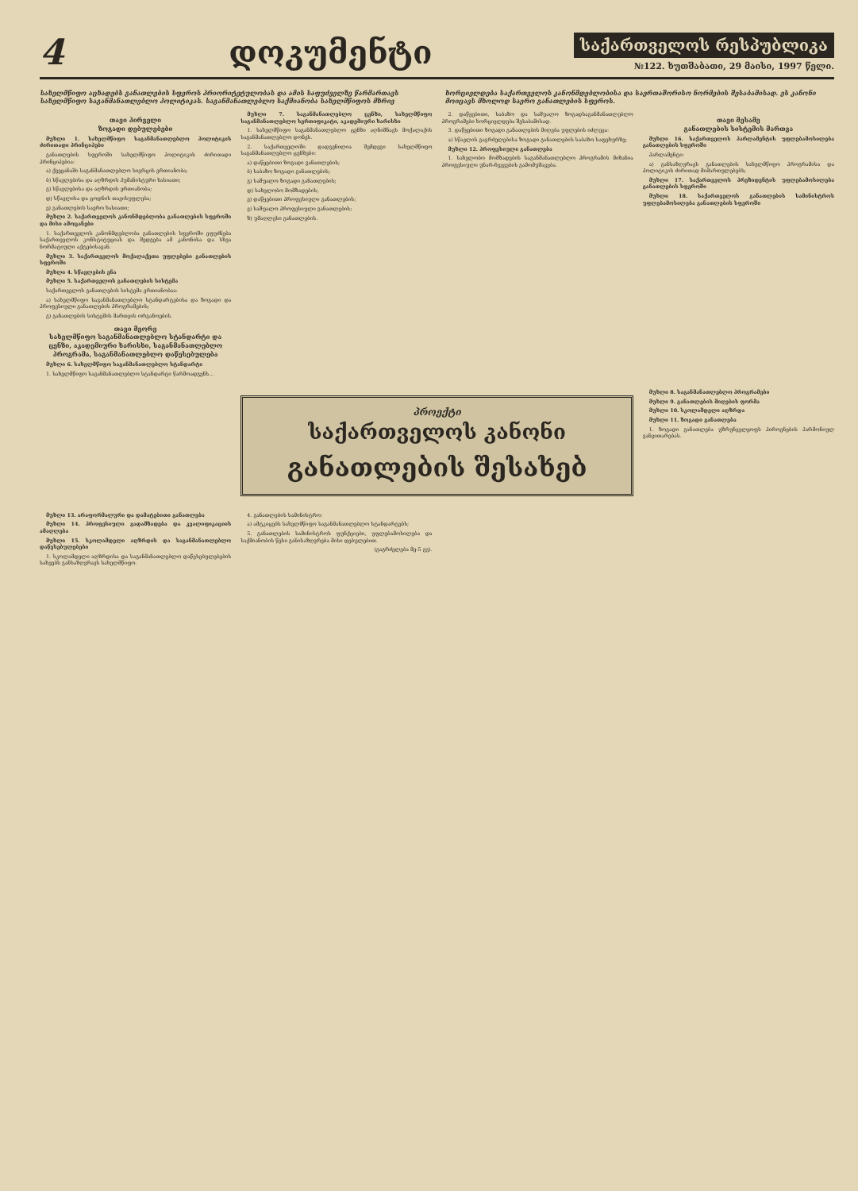4 დოკუმენტი
საქართველოს რესპუბლიკა
№122. ხუთშაბათი, 29 მაისი, 1997 წელი.
სახელმწიფო აცხადებს განათლების სფეროს პრიორიტეტულობას და ამის საფუძველზე წარმართავს სახელმწიფო საგანმანათლებლო პოლიტიკას. საგანმანათლებლო საქმიანობა სახელმწიფოს მხრივ
ხორციელდება საქართველოს კანონმდებლობისა და საერთაშორისო ნორმების შესაბამისად. ეს კანონი მოიცავს მხოლოდ საერო განათლების სფეროს.
თავი პირველი
ზოგადი დებულებები
მუხლი 1. სახელმწიფო საგანმანათლებლო პოლიტიკის ძირითადი პრინციპები
განათლების სფეროში სახელმწიფო პოლიტიკის ძირითადი პრინციპებია:
ა) ქვეყანაში საგანმანათლებლო სივრცის ერთიანობა;
ბ) სწავლებისა და აღზრდის ჰუმანისტური ხასიათი;
გ) სწავლებისა და აღზრდის ერთიანობა;
დ) სწავლისა და ცოდნის თავისუფლება;
ე) განათლების საერო ხასიათი;
მუხლი 2. საქართველოს კანონმდებლობა განათლების სფეროში და მისი ამოცანები
1. საქართველოს კანონმდებლობა განათლების სფეროში ეფუძნება საქართველოს კონსტიტუციას და შედგება ამ კანონისა და სხვა ნორმატიული აქტებისაგან.
მუხლი 3. საქართველოს მოქალაქეთა უფლებები განათლების სფეროში
მუხლი 4. სწავლების ენა
მუხლი 5. საქართველოს განათლების სისტემა
საქართველოს განათლების სისტემა ერთიანობაა:
ა) სახელმწიფო საგანმანათლებლო სტანდარტებისა და ზოგადი და პროფესიული განათლების პროგრამების;
გ) განათლების სისტემის მართვის ორგანოების.
თავი მეორე
სახელმწიფო საგანმანათლებლო სტანდარტი და ცენზი, აკადემიური ხარისხი, საგანმანათლებლო პროგრამა, საგანმანათლებლო დაწესებულება
მუხლი 6. სახელმწიფო საგანმანათლებლო სტანდარტი
1. სახელმწიფო საგანმანათლებლო სტანდარტი წარმოადგენს...
მუხლი 7. საგანმანათლებლო ცენზი, სახელმწიფო საგანმანათლებლო სერთიფიკატი, აკადემიური ხარისხი
1. სახელმწიფო საგანმანათლებლო ცენზი აღნიშნავს მოქალაქის საგანმანათლებლო დონეს.
2. საქართველოში დადგენილია შემდეგი სახელმწიფო საგანმანათლებლო ცენზები:
ა) დაწყებითი ზოგადი განათლების;
ბ) საბაზო ზოგადი განათლების;
გ) საშუალო ზოგადი განათლების;
დ) სახელობო მომზადების;
ე) დაწყებითი პროფესიული განათლების;
ვ) საშუალო პროფესიული განათლების;
ზ) უმაღლესი განათლების.
2. დაწყებითი, საბაზო და საშუალო ზოგადსაგანმანათლებლო პროგრამები ხორციელდება შესაბამისად.
3. დაწყებითი ზოგადი განათლების მიღება უფლების იძლევა:
ა) სწავლის გაგრძელებისა ზოგადი განათლების საბაზო საფეხურზე;
მუხლი 12. პროფესიული განათლება
1. სახელობო მომზადების საგანმანათლებლო პროგრამის მიზანია პროფესიული უნარ-ჩვევების გამომუშავება.
თავი მესამე
განათლების სისტემის მართვა
მუხლი 16. საქართველოს პარლამენტის უფლებამოსილება განათლების სფეროში
პარლამენტი:
ა) განსაზღვრავს განათლების სახელმწიფო პროგრამისა და პოლიტიკის ძირითად მიმართულებებს;
მუხლი 17. საქართველოს პრეზიდენტის უფლებამოსილება განათლების სფეროში
მუხლი 18. საქართველოს განათლების სამინისტროს უფლებამოსილება განათლების სფეროში
პროექტი
საქართველოს კანონი
განათლების შესახებ
მუხლი 8. საგანმანათლებლო პროგრამები
მუხლი 9. განათლების მიღების ფორმა
მუხლი 10. სკოლამდელი აღზრდა
მუხლი 11. ზოგადი განათლება
1. ზოგადი განათლება უზრუნველყოფს პიროვნების ჰარმონიულ განვითარებას.
მუხლი 13. არაფორმალური და დამატებითი განათლება
მუხლი 14. პროფესიული გადამზადება და კვალიფიკაციის ამაღლება
მუხლი 15. სკოლამდელი აღზრდის და საგანმანათლებლო დაწესებულებები
1. სკოლამდელი აღზრდისა და საგანმანათლებლო დაწესებულებების სახეებს განსაზღვრავს სახელმწიფო.
4. განათლების სამინისტრო:
ა) ამტკიცებს სახელმწიფო საგანმანათლებლო სტანდარტებს;
5. განათლების სამინისტროს ფუნქციები, უფლებამოსილება და საქმიანობის წესი განისაზღვრება მისი დებულებით.
(გაგრძელება მე-5 გვ).